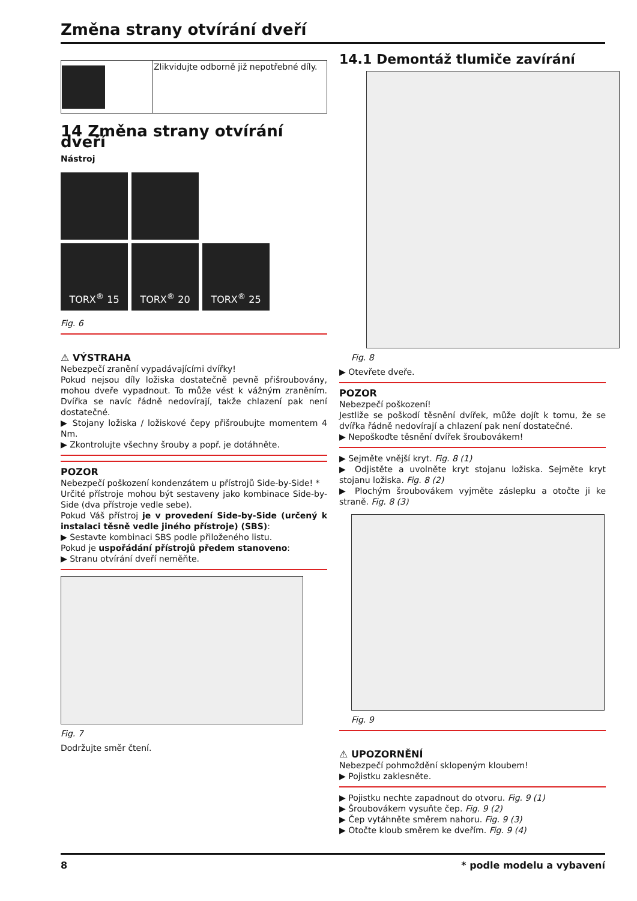Změna strany otvírání dveří
| | Zlikvidujte odborně již nepotřebné díly. |
14 Změna strany otvírání dveří
Nástroj
TORX<sup>®</sup> 15 TORX<sup>®</sup> 20 TORX<sup>®</sup> 25
Fig. 6
⚠ VÝSTRAHA
Nebezpečí zranění vypadávajícími dvířky!
Pokud nejsou díly ložiska dostatečně pevně přišroubovány, mohou dveře vypadnout. To může vést k vážným zraněním. Dvířka se navíc řádně nedovírají, takže chlazení pak není dostatečné.
▶ Stojany ložiska / ložiskové čepy přišroubujte momentem 4 Nm.
▶ Zkontrolujte všechny šrouby a popř. je dotáhněte.
POZOR
Nebezpečí poškození kondenzátem u přístrojů Side-by-Side! *
Určité přístroje mohou být sestaveny jako kombinace Side-by-Side (dva přístroje vedle sebe).
Pokud Váš přístroj je v provedení Side-by-Side (určený k instalaci těsně vedle jiného přístroje) (SBS):
▶ Sestavte kombinaci SBS podle přiloženého listu.
Pokud je uspořádání přístrojů předem stanoveno:
▶ Stranu otvírání dveří neměňte.
Fig. 7
Dodržujte směr čtení.
14.1 Demontáž tlumiče zavírání
Fig. 8
▶ Otevřete dveře.
POZOR
Nebezpečí poškození!
Jestliže se poškodí těsnění dvířek, může dojít k tomu, že se dvířka řádně nedovírají a chlazení pak není dostatečné.
▶ Nepoškoďte těsnění dvířek šroubovákem!
▶ Sejměte vnější kryt. Fig. 8 (1)
▶ Odjistěte a uvolněte kryt stojanu ložiska. Sejměte kryt stojanu ložiska. Fig. 8 (2)
▶ Plochým šroubovákem vyjměte záslepku a otočte ji ke straně. Fig. 8 (3)
Fig. 9
⚠ UPOZORNĚNÍ
Nebezpečí pohmoždění sklopeným kloubem!
▶ Pojistku zaklesněte.
▶ Pojistku nechte zapadnout do otvoru. Fig. 9 (1)
▶ Šroubovákem vysuňte čep. Fig. 9 (2)
▶ Čep vytáhněte směrem nahoru. Fig. 9 (3)
▶ Otočte kloub směrem ke dveřím. Fig. 9 (4)
8 * podle modelu a vybavení